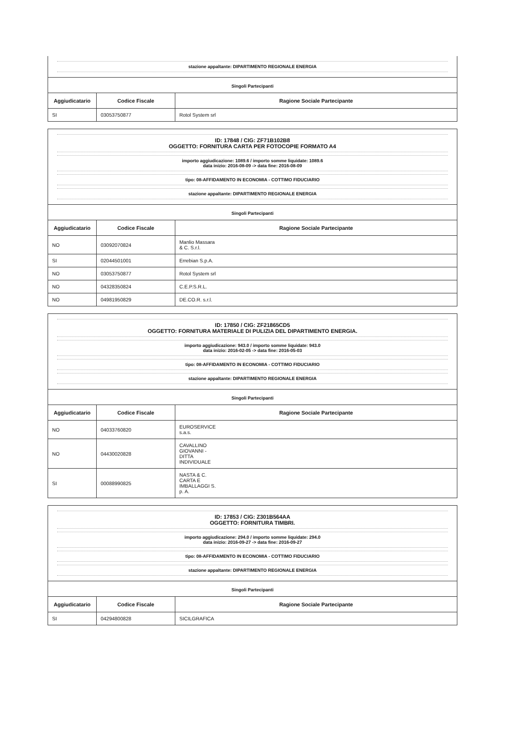stazione appaltante: DIPARTIMENTO REGIONALE ENERGIA
Singoli Partecipanti
| Aggiudicatario | Codice Fiscale | Ragione Sociale Partecipante |
| --- | --- | --- |
| SI | 03053750877 | Rotol System srl |
ID: 17848 / CIG: ZF71B102B8
OGGETTO: FORNITURA CARTA PER FOTOCOPIE FORMATO A4
importo aggiudicazione: 1089.6 / importo somme liquidate: 1089.6
data inizio: 2016-08-09 -> data fine: 2016-08-09
tipo: 08-AFFIDAMENTO IN ECONOMIA - COTTIMO FIDUCIARIO
stazione appaltante: DIPARTIMENTO REGIONALE ENERGIA
Singoli Partecipanti
| Aggiudicatario | Codice Fiscale | Ragione Sociale Partecipante |
| --- | --- | --- |
| NO | 03092070824 | Manlio Massara & C. S.r.l. |
| SI | 02044501001 | Errebian S.p.A. |
| NO | 03053750877 | Rotol System srl |
| NO | 04328350824 | C.E.P.S.R.L. |
| NO | 04981950829 | DE.CO.R. s.r.l. |
ID: 17850 / CIG: ZF21865CD5
OGGETTO: FORNITURA MATERIALE DI PULIZIA DEL DIPARTIMENTO ENERGIA.
importo aggiudicazione: 943.0 / importo somme liquidate: 943.0
data inizio: 2016-02-05 -> data fine: 2016-05-03
tipo: 08-AFFIDAMENTO IN ECONOMIA - COTTIMO FIDUCIARIO
stazione appaltante: DIPARTIMENTO REGIONALE ENERGIA
Singoli Partecipanti
| Aggiudicatario | Codice Fiscale | Ragione Sociale Partecipante |
| --- | --- | --- |
| NO | 04033760820 | EUROSERVICE s.a.s. |
| NO | 04430020828 | CAVALLINO GIOVANNI - DITTA INDIVIDUALE |
| SI | 00088990825 | NASTA & C. CARTA E IMBALLAGGI S. p. A. |
ID: 17853 / CIG: Z301B564AA
OGGETTO: FORNITURA TIMBRI.
importo aggiudicazione: 294.0 / importo somme liquidate: 294.0
data inizio: 2016-09-27 -> data fine: 2016-09-27
tipo: 08-AFFIDAMENTO IN ECONOMIA - COTTIMO FIDUCIARIO
stazione appaltante: DIPARTIMENTO REGIONALE ENERGIA
Singoli Partecipanti
| Aggiudicatario | Codice Fiscale | Ragione Sociale Partecipante |
| --- | --- | --- |
| SI | 04294800828 | SICILGRAFICA |